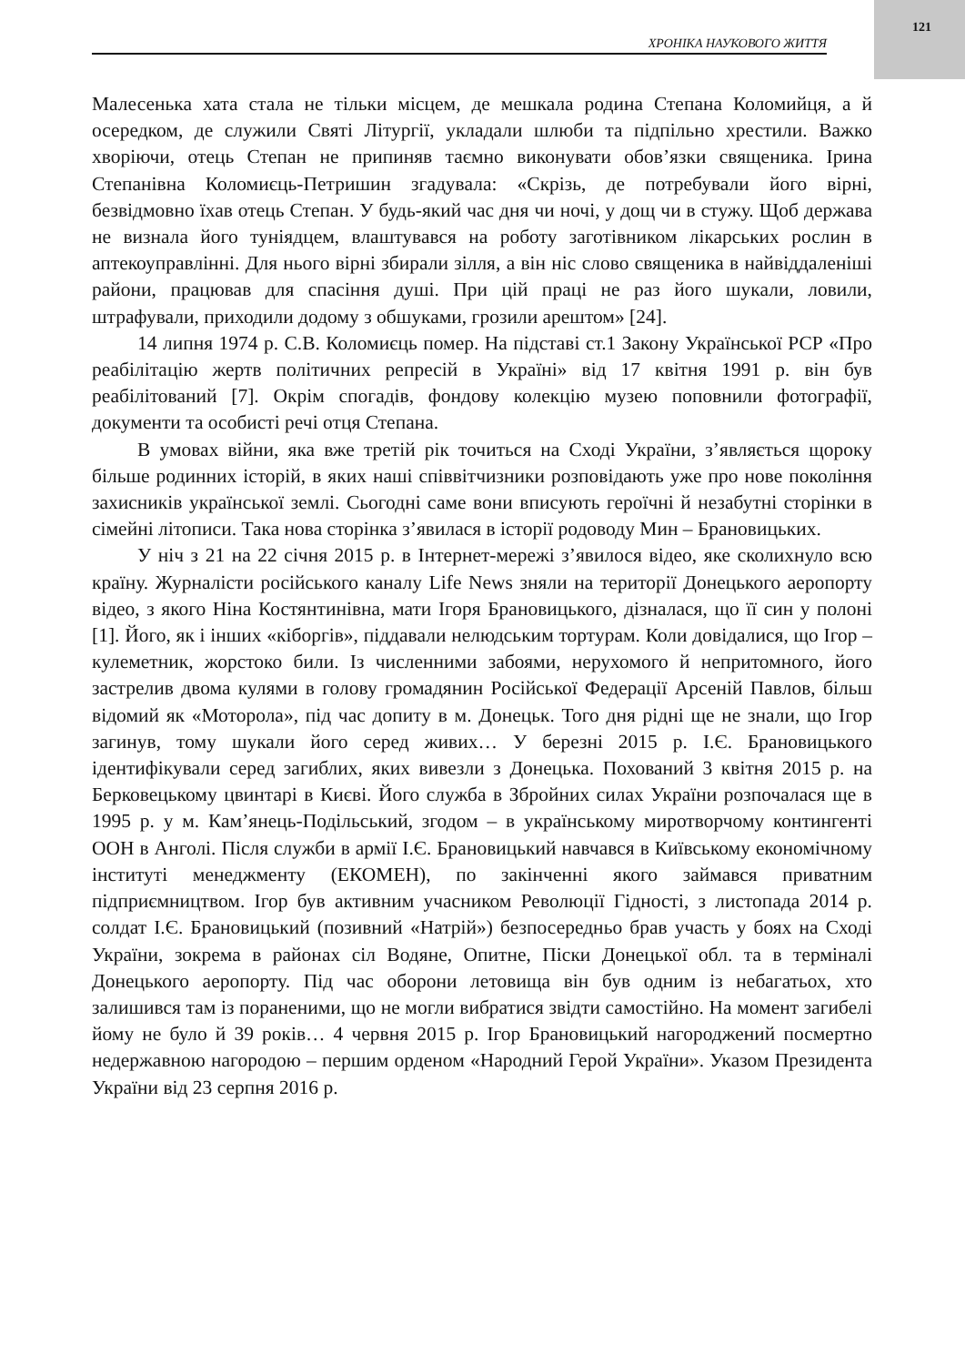121
ХРОНІКА НАУКОВОГО ЖИТТЯ
Малесенька хата стала не тільки місцем, де мешкала родина Степана Коломийця, а й осередком, де служили Святі Літургії, укладали шлюби та підпільно хрестили. Важко хворіючи, отець Степан не припиняв таємно виконувати обов’язки священика. Ірина Степанівна Коломиєць-Петришин згадувала: «Скрізь, де потребували його вірні, безвідмовно їхав отець Степан. У будь-який час дня чи ночі, у дощ чи в стужу. Щоб держава не визнала його туніядцем, влаштувався на роботу заготівником лікарських рослин в аптекоуправлінні. Для нього вірні збирали зілля, а він ніс слово священика в найвіддаленіші райони, працював для спасіння душі. При цій праці не раз його шукали, ловили, штрафували, приходили додому з обшуками, грозили арештом» [24].
14 липня 1974 р. С.В. Коломиєць помер. На підставі ст.1 Закону Української РСР «Про реабілітацію жертв політичних репресій в Україні» від 17 квітня 1991 р. він був реабілітований [7]. Окрім спогадів, фондову колекцію музею поповнили фотографії, документи та особисті речі отця Степана.
В умовах війни, яка вже третій рік точиться на Сході України, з’являється щороку більше родинних історій, в яких наші співвітчизники розповідають уже про нове покоління захисників української землі. Сьогодні саме вони вписують героїчні й незабутні сторінки в сімейні літописи. Така нова сторінка з’явилася в історії родоводу Мин – Брановицьких.
У ніч з 21 на 22 січня 2015 р. в Інтернет-мережі з’явилося відео, яке сколихнуло всю країну. Журналісти російського каналу Life News зняли на території Донецького аеропорту відео, з якого Ніна Костянтинівна, мати Ігоря Брановицького, дізналася, що її син у полоні [1]. Його, як і інших «кіборгів», піддавали нелюдським тортурам. Коли довідалися, що Ігор – кулеметник, жорстоко били. Із численними забоями, нерухомого й непритомного, його застрелив двома кулями в голову громадянин Російської Федерації Арсеній Павлов, більш відомий як «Моторола», під час допиту в м. Донецьк. Того дня рідні ще не знали, що Ігор загинув, тому шукали його серед живих… У березні 2015 р. І.Є. Брановицького ідентифікували серед загиблих, яких вивезли з Донецька. Похований 3 квітня 2015 р. на Берковецькому цвинтарі в Києві. Його служба в Збройних силах України розпочалася ще в 1995 р. у м. Кам’янець-Подільський, згодом – в українському миротворчому контингенті ООН в Анголі. Після служби в армії І.Є. Брановицький навчався в Київському економічному інституті менеджменту (ЕКОМЕН), по закінченні якого займався приватним підприємництвом. Ігор був активним учасником Революції Гідності, з листопада 2014 р. солдат І.Є. Брановицький (позивний «Натрій») безпосередньо брав участь у боях на Сході України, зокрема в районах сіл Водяне, Опитне, Піски Донецької обл. та в терміналі Донецького аеропорту. Під час оборони летовища він був одним із небагатьох, хто залишився там із пораненими, що не могли вибратися звідти самостійно. На момент загибелі йому не було й 39 років… 4 червня 2015 р. Ігор Брановицький нагороджений посмертно недержавною нагородою – першим орденом «Народний Герой України». Указом Президента України від 23 серпня 2016 р.